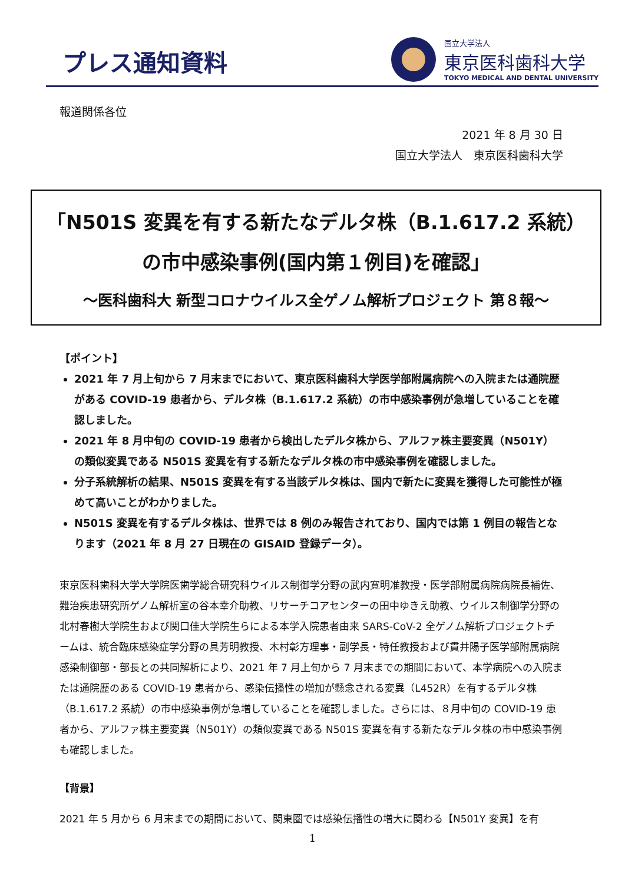プレス通知資料
国立大学法人
東京医科歯科大学
TOKYO MEDICAL AND DENTAL UNIVERSITY
報道関係各位
2021 年 8 月 30 日
国立大学法人　東京医科歯科大学
「N501S 変異を有する新たなデルタ株（B.1.617.2 系統）
の市中感染事例(国内第１例目)を確認」
～医科歯科大 新型コロナウイルス全ゲノム解析プロジェクト 第８報～
【ポイント】
2021 年 7 月上旬から 7 月末までにおいて、東京医科歯科大学医学部附属病院への入院または通院歴がある COVID-19 患者から、デルタ株（B.1.617.2 系統）の市中感染事例が急増していることを確認しました。
2021 年 8 月中旬の COVID-19 患者から検出したデルタ株から、アルファ株主要変異（N501Y）の類似変異である N501S 変異を有する新たなデルタ株の市中感染事例を確認しました。
分子系統解析の結果、N501S 変異を有する当該デルタ株は、国内で新たに変異を獲得した可能性が極めて高いことがわかりました。
N501S 変異を有するデルタ株は、世界では 8 例のみ報告されており、国内では第 1 例目の報告となります（2021 年 8 月 27 日現在の GISAID 登録データ）。
東京医科歯科大学大学院医歯学総合研究科ウイルス制御学分野の武内寛明准教授・医学部附属病院病院長補佐、難治疾患研究所ゲノム解析室の谷本幸介助教、リサーチコアセンターの田中ゆきえ助教、ウイルス制御学分野の北村春樹大学院生および関口佳大学院生らによる本学入院患者由来 SARS-CoV-2 全ゲノム解析プロジェクトチームは、統合臨床感染症学分野の具芳明教授、木村彰方理事・副学長・特任教授および貫井陽子医学部附属病院感染制御部・部長との共同解析により、2021 年 7 月上旬から 7 月末までの期間において、本学病院への入院または通院歴のある COVID-19 患者から、感染伝播性の増加が懸念される変異（L452R）を有するデルタ株（B.1.617.2 系統）の市中感染事例が急増していることを確認しました。さらには、８月中旬の COVID-19 患者から、アルファ株主要変異（N501Y）の類似変異である N501S 変異を有する新たなデルタ株の市中感染事例も確認しました。
【背景】
2021 年 5 月から 6 月末までの期間において、関東圏では感染伝播性の増大に関わる【N501Y 変異】を有
1